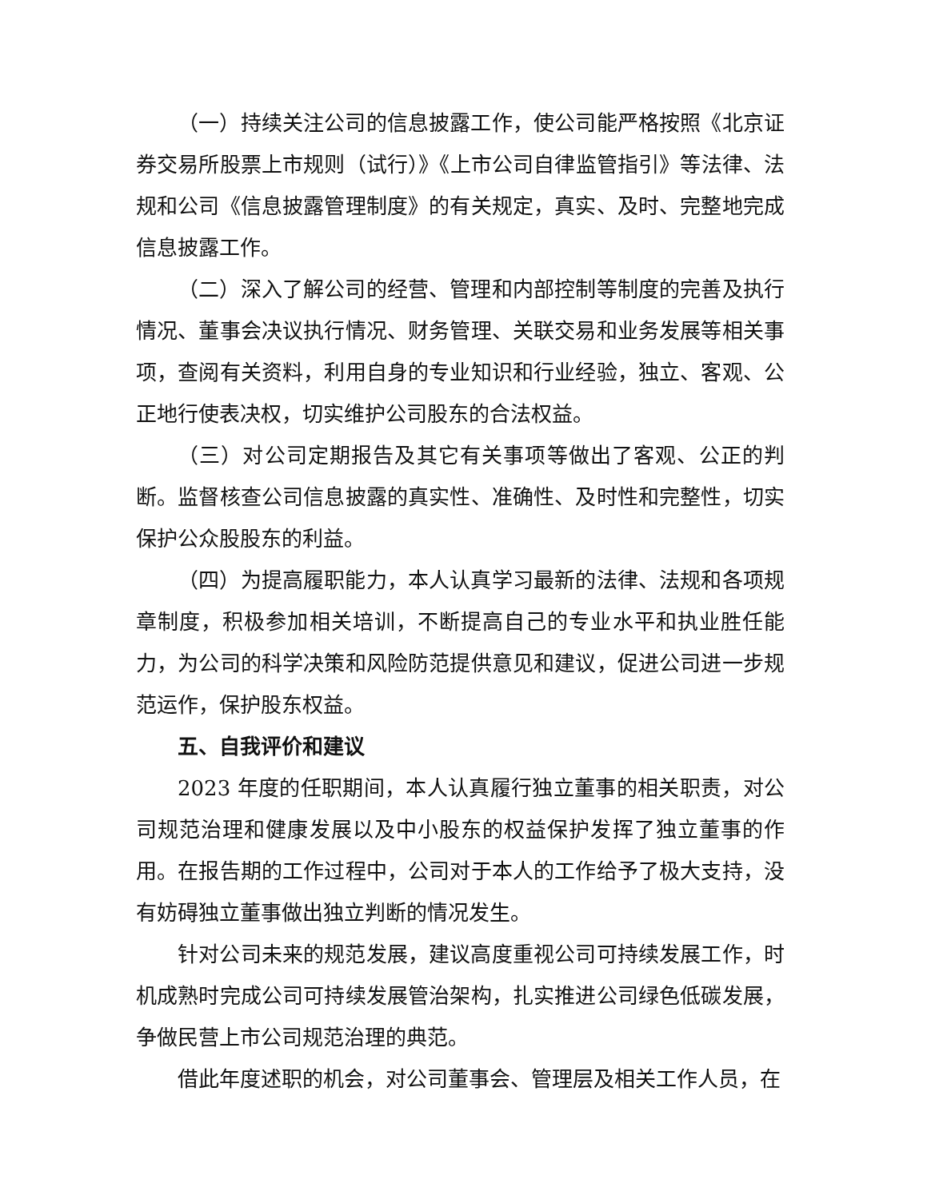（一）持续关注公司的信息披露工作，使公司能严格按照《北京证券交易所股票上市规则（试行）》《上市公司自律监管指引》等法律、法规和公司《信息披露管理制度》的有关规定，真实、及时、完整地完成信息披露工作。
（二）深入了解公司的经营、管理和内部控制等制度的完善及执行情况、董事会决议执行情况、财务管理、关联交易和业务发展等相关事项，查阅有关资料，利用自身的专业知识和行业经验，独立、客观、公正地行使表决权，切实维护公司股东的合法权益。
（三）对公司定期报告及其它有关事项等做出了客观、公正的判断。监督核查公司信息披露的真实性、准确性、及时性和完整性，切实保护公众股股东的利益。
（四）为提高履职能力，本人认真学习最新的法律、法规和各项规章制度，积极参加相关培训，不断提高自己的专业水平和执业胜任能力，为公司的科学决策和风险防范提供意见和建议，促进公司进一步规范运作，保护股东权益。
五、自我评价和建议
2023 年度的任职期间，本人认真履行独立董事的相关职责，对公司规范治理和健康发展以及中小股东的权益保护发挥了独立董事的作用。在报告期的工作过程中，公司对于本人的工作给予了极大支持，没有妨碍独立董事做出独立判断的情况发生。
针对公司未来的规范发展，建议高度重视公司可持续发展工作，时机成熟时完成公司可持续发展管治架构，扎实推进公司绿色低碳发展，争做民营上市公司规范治理的典范。
借此年度述职的机会，对公司董事会、管理层及相关工作人员，在